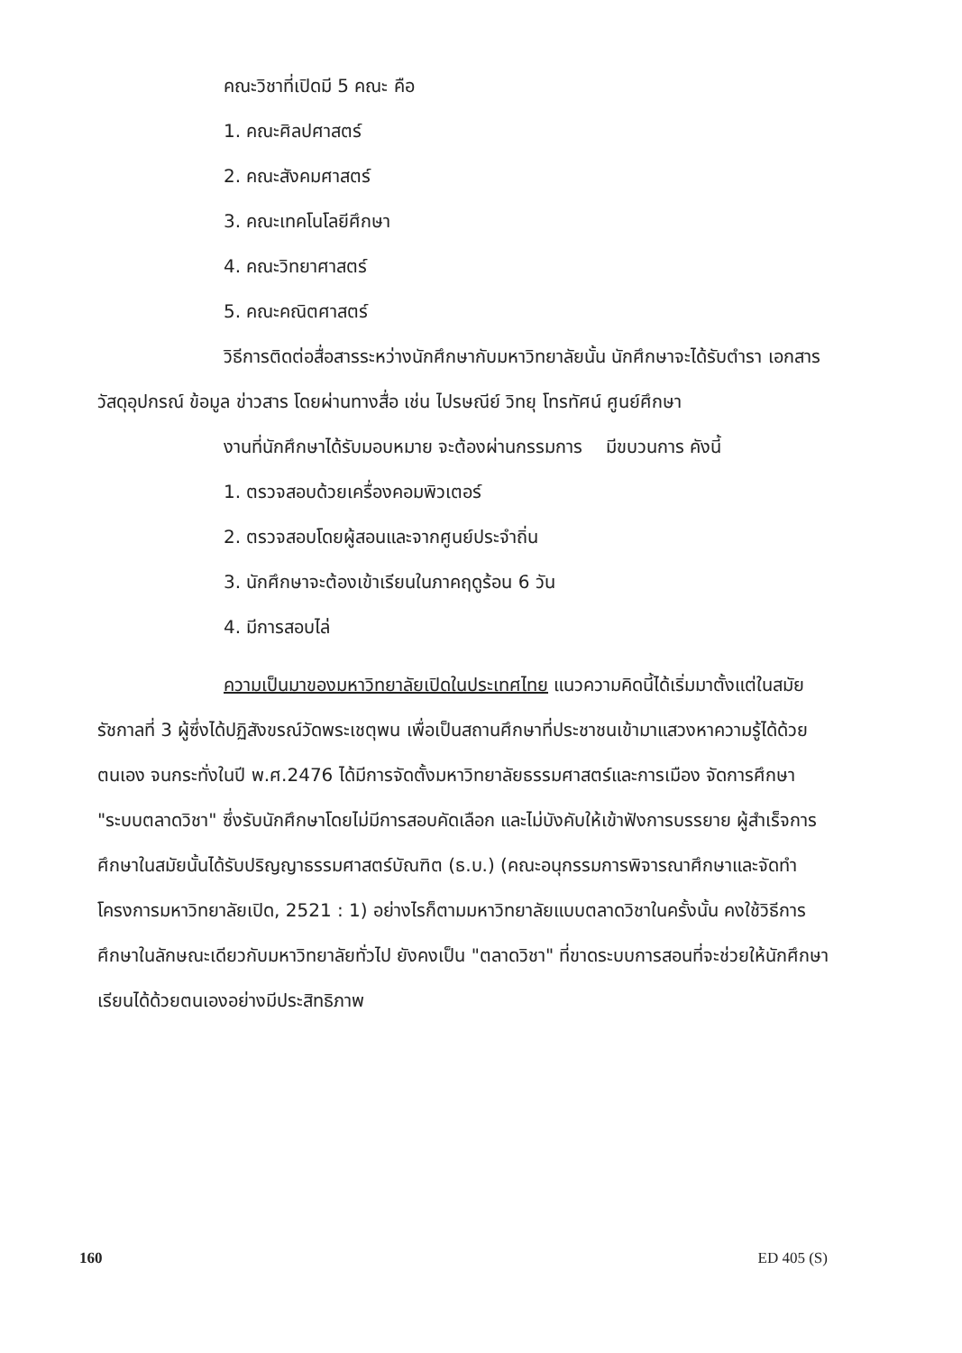คณะวิชาที่เปิดมี 5 คณะ คือ
1. คณะศิลปศาสตร์
2. คณะสังคมศาสตร์
3. คณะเทคโนโลยีศึกษา
4. คณะวิทยาศาสตร์
5. คณะคณิตศาสตร์
วิธีการติดต่อสื่อสารระหว่างนักศึกษากับมหาวิทยาลัยนั้น นักศึกษาจะได้รับตำรา เอกสาร วัสดุอุปกรณ์ ข้อมูล ข่าวสาร โดยผ่านทางสื่อ เช่น ไปรษณีย์ วิทยุ โทรทัศน์ ศูนย์ศึกษา
งานที่นักศึกษาได้รับมอบหมาย จะต้องผ่านกรรมการ มีขบวนการ คังนี้
1. ตรวจสอบด้วยเครื่องคอมพิวเตอร์
2. ตรวจสอบโดยผู้สอนและจากศูนย์ประจำถิ่น
3. นักศึกษาจะต้องเข้าเรียนในภาคฤดูร้อน 6 วัน
4. มีการสอบไล่
ความเป็นมาของมหาวิทยาลัยเปิดในประเทศไทย แนวความคิดนี้ได้เริ่มมาตั้งแต่ในสมัยรัชกาลที่ 3 ผู้ซึ่งได้ปฏิสังขรณ์วัดพระเชตุพน เพื่อเป็นสถานศึกษาที่ประชาชนเข้ามาแสวงหาความรู้ได้ด้วยตนเอง จนกระทั่งในปี พ.ศ.2476 ได้มีการจัดตั้งมหาวิทยาลัยธรรมศาสตร์และการเมือง จัดการศึกษา "ระบบตลาดวิชา" ซึ่งรับนักศึกษาโดยไม่มีการสอบคัดเลือก และไม่บังคับให้เข้าฟังการบรรยาย ผู้สำเร็จการศึกษาในสมัยนั้นได้รับปริญญาธรรมศาสตร์บัณฑิต (ธ.บ.) (คณะอนุกรรมการพิจารณาศึกษาและจัดทำโครงการมหาวิทยาลัยเปิด, 2521 : 1) อย่างไรก็ตามมหาวิทยาลัยแบบตลาดวิชาในครั้งนั้น คงใช้วิธีการศึกษาในลักษณะเดียวกับมหาวิทยาลัยทั่วไป ยังคงเป็น "ตลาดวิชา" ที่ขาดระบบการสอนที่จะช่วยให้นักศึกษาเรียนได้ด้วยตนเองอย่างมีประสิทธิภาพ
160 ED 405 (S)